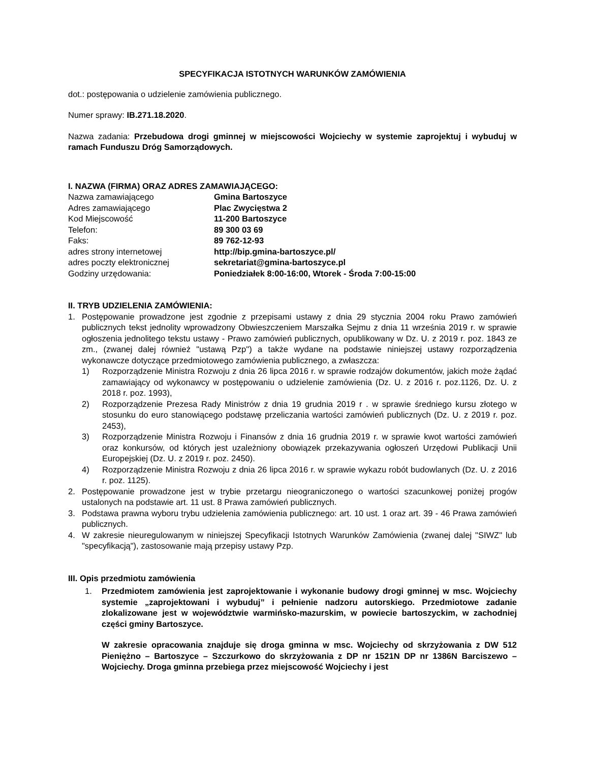SPECYFIKACJA ISTOTNYCH WARUNKÓW ZAMÓWIENIA
dot.: postępowania o udzielenie zamówienia publicznego.
Numer sprawy: IB.271.18.2020.
Nazwa zadania: Przebudowa drogi gminnej w miejscowości Wojciechy w systemie zaprojektuj i wybuduj w ramach Funduszu Dróg Samorządowych.
I. NAZWA (FIRMA) ORAZ ADRES ZAMAWIAJĄCEGO:
| Nazwa zamawiającego | Gmina Bartoszyce |
| Adres zamawiającego | Plac Zwycięstwa 2 |
| Kod Miejscowość | 11-200 Bartoszyce |
| Telefon: | 89 300 03 69 |
| Faks: | 89 762-12-93 |
| adres strony internetowej | http://bip.gmina-bartoszyce.pl/ |
| adres poczty elektronicznej | sekretariat@gmina-bartoszyce.pl |
| Godziny urzędowania: | Poniedziałek 8:00-16:00, Wtorek - Środa 7:00-15:00 |
II. TRYB UDZIELENIA ZAMÓWIENIA:
1. Postępowanie prowadzone jest zgodnie z przepisami ustawy z dnia 29 stycznia 2004 roku Prawo zamówień publicznych tekst jednolity wprowadzony Obwieszczeniem Marszałka Sejmu z dnia 11 września 2019 r. w sprawie ogłoszenia jednolitego tekstu ustawy - Prawo zamówień publicznych, opublikowany w Dz. U. z 2019 r. poz. 1843 ze zm., (zwanej dalej również "ustawą Pzp") a także wydane na podstawie niniejszej ustawy rozporządzenia wykonawcze dotyczące przedmiotowego zamówienia publicznego, a zwłaszcza:
1) Rozporządzenie Ministra Rozwoju z dnia 26 lipca 2016 r. w sprawie rodzajów dokumentów, jakich może żądać zamawiający od wykonawcy w postępowaniu o udzielenie zamówienia (Dz. U. z 2016 r. poz.1126, Dz. U. z 2018 r. poz. 1993),
2) Rozporządzenie Prezesa Rady Ministrów z dnia 19 grudnia 2019 r . w sprawie średniego kursu złotego w stosunku do euro stanowiącego podstawę przeliczania wartości zamówień publicznych (Dz. U. z 2019 r. poz. 2453),
3) Rozporządzenie Ministra Rozwoju i Finansów z dnia 16 grudnia 2019 r. w sprawie kwot wartości zamówień oraz konkursów, od których jest uzależniony obowiązek przekazywania ogłoszeń Urzędowi Publikacji Unii Europejskiej (Dz. U. z 2019 r. poz. 2450).
4) Rozporządzenie Ministra Rozwoju z dnia 26 lipca 2016 r. w sprawie wykazu robót budowlanych (Dz. U. z 2016 r. poz. 1125).
2. Postępowanie prowadzone jest w trybie przetargu nieograniczonego o wartości szacunkowej poniżej progów ustalonych na podstawie art. 11 ust. 8 Prawa zamówień publicznych.
3. Podstawa prawna wyboru trybu udzielenia zamówienia publicznego: art. 10 ust. 1 oraz art. 39 - 46 Prawa zamówień publicznych.
4. W zakresie nieuregulowanym w niniejszej Specyfikacji Istotnych Warunków Zamówienia (zwanej dalej "SIWZ" lub "specyfikacją"), zastosowanie mają przepisy ustawy Pzp.
III. Opis przedmiotu zamówienia
1. Przedmiotem zamówienia jest zaprojektowanie i wykonanie budowy drogi gminnej w msc. Wojciechy systemie „zaprojektowani i wybuduj” i pełnienie nadzoru autorskiego. Przedmiotowe zadanie zlokalizowane jest w województwie warmińsko-mazurskim, w powiecie bartoszyckim, w zachodniej części gminy Bartoszyce.
W zakresie opracowania znajduje się droga gminna w msc. Wojciechy od skrzyżowania z DW 512 Pieniężno – Bartoszyce – Szczurkowo do skrzyżowania z DP nr 1521N DP nr 1386N Barciszewo – Wojciechy. Droga gminna przebiega przez miejscowość Wojciechy i jest